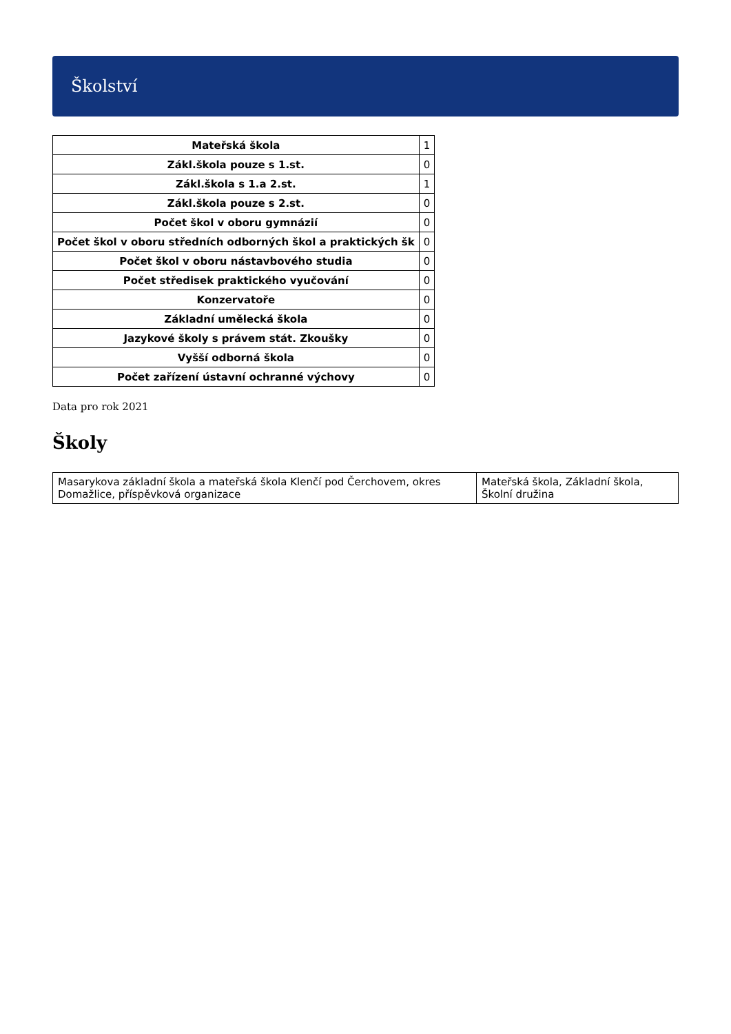Školství
| Mateřská škola | 1 |
| Zákl.škola pouze s 1.st. | 0 |
| Zákl.škola s 1.a 2.st. | 1 |
| Zákl.škola pouze s 2.st. | 0 |
| Počet škol v oboru gymnázií | 0 |
| Počet škol v oboru středních odborných škol a praktických šk | 0 |
| Počet škol v oboru nástavbového studia | 0 |
| Počet středisek praktického vyučování | 0 |
| Konzervatoře | 0 |
| Základní umělecká škola | 0 |
| Jazykové školy s právem stát. Zkoušky | 0 |
| Vyšší odborná škola | 0 |
| Počet zařízení ústavní ochranné výchovy | 0 |
Data pro rok 2021
Školy
| Masarykova základní škola a mateřská škola Klenčí pod Čerchovem, okres Domažlice, příspěvková organizace | Mateřská škola, Základní škola, Školní družina |